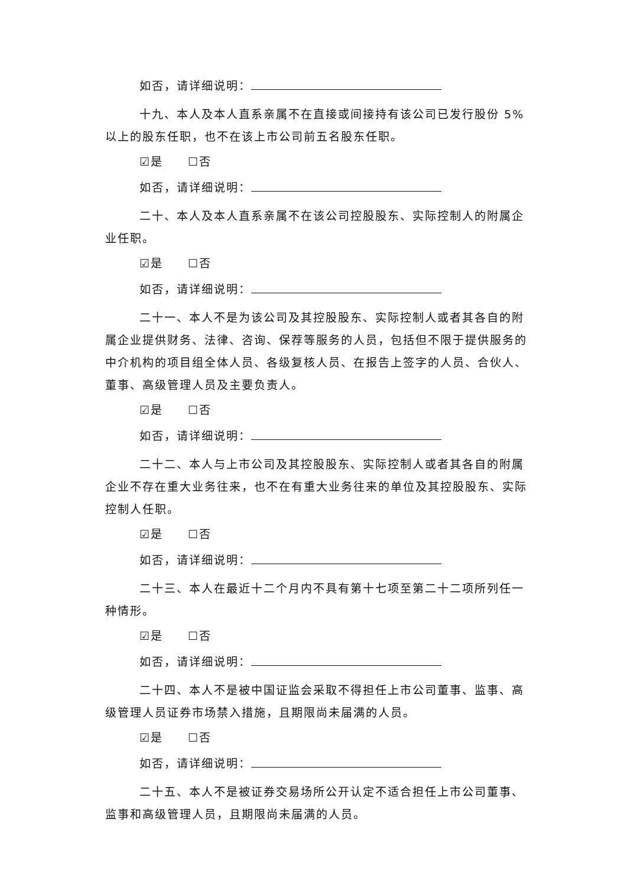如否，请详细说明：
十九、本人及本人直系亲属不在直接或间接持有该公司已发行股份 5%以上的股东任职，也不在该上市公司前五名股东任职。
☑是　　☐否
如否，请详细说明：
二十、本人及本人直系亲属不在该公司控股股东、实际控制人的附属企业任职。
☑是　　☐否
如否，请详细说明：
二十一、本人不是为该公司及其控股股东、实际控制人或者其各自的附属企业提供财务、法律、咨询、保荐等服务的人员，包括但不限于提供服务的中介机构的项目组全体人员、各级复核人员、在报告上签字的人员、合伙人、董事、高级管理人员及主要负责人。
☑是　　☐否
如否，请详细说明：
二十二、本人与上市公司及其控股股东、实际控制人或者其各自的附属企业不存在重大业务往来，也不在有重大业务往来的单位及其控股股东、实际控制人任职。
☑是　　☐否
如否，请详细说明：
二十三、本人在最近十二个月内不具有第十七项至第二十二项所列任一种情形。
☑是　　☐否
如否，请详细说明：
二十四、本人不是被中国证监会采取不得担任上市公司董事、监事、高级管理人员证券市场禁入措施，且期限尚未届满的人员。
☑是　　☐否
如否，请详细说明：
二十五、本人不是被证券交易场所公开认定不适合担任上市公司董事、监事和高级管理人员，且期限尚未届满的人员。